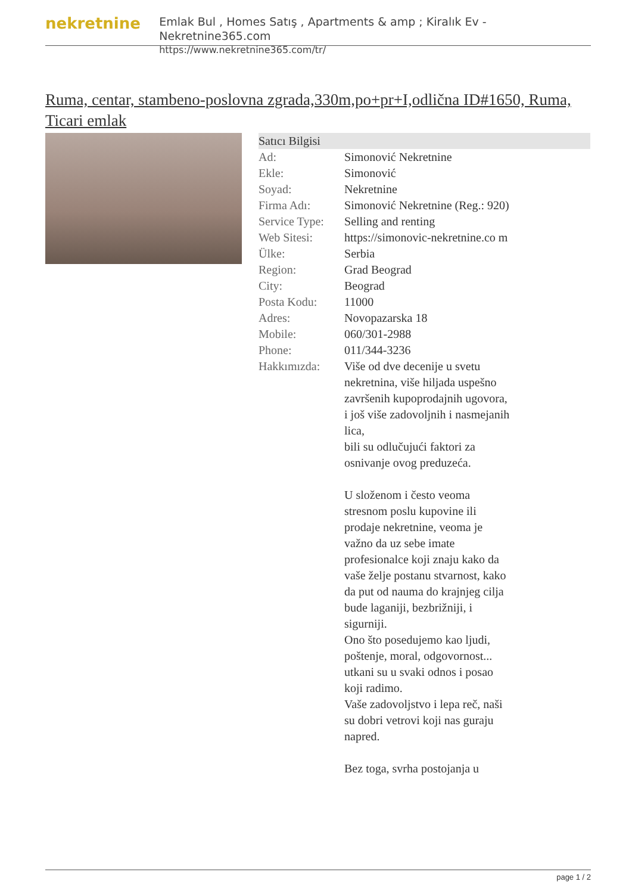nekretnine
Emlak Bul , Homes Satış , Apartments & amp ; Kiralık Ev - Nekretnine365.com
https://www.nekretnine365.com/tr/
Ruma, centar, stambeno-poslovna zgrada,330m,po+pr+I,odlična ID#1650, Ruma, Ticari emlak
| Satıcı Bilgisi | |
| --- | --- |
| Ad: | Simonović Nekretnine |
| Ekle: | Simonović |
| Soyad: | Nekretnine |
| Firma Adı: | Simonović Nekretnine (Reg.: 920) |
| Service Type: | Selling and renting |
| Web Sitesi: | https://simonovic-nekretnine.co m |
| Ülke: | Serbia |
| Region: | Grad Beograd |
| City: | Beograd |
| Posta Kodu: | 11000 |
| Adres: | Novopazarska 18 |
| Mobile: | 060/301-2988 |
| Phone: | 011/344-3236 |
| Hakkımızda: | Više od dve decenije u svetu nekretnina, više hiljada uspešno završenih kupoprodajnih ugovora, i još više zadovoljnih i nasmejanih lica, bili su odlučujući faktori za osnivanje ovog preduzeća. U složenom i često veoma stresnom poslu kupovine ili prodaje nekretnine, veoma je važno da uz sebe imate profesionalce koji znaju kako da vaše želje postanu stvarnost, kako da put od nauma do krajnjeg cilja bude laganiji, bezbrižniji, i sigurniji. Ono što posedujemo kao ljudi, poštenje, moral, odgovornost... utkani su u svaki odnos i posao koji radimo. Vaše zadovoljstvo i lepa reč, naši su dobri vetrovi koji nas guraju napred. Bez toga, svrha postojanja u |
page 1 / 2